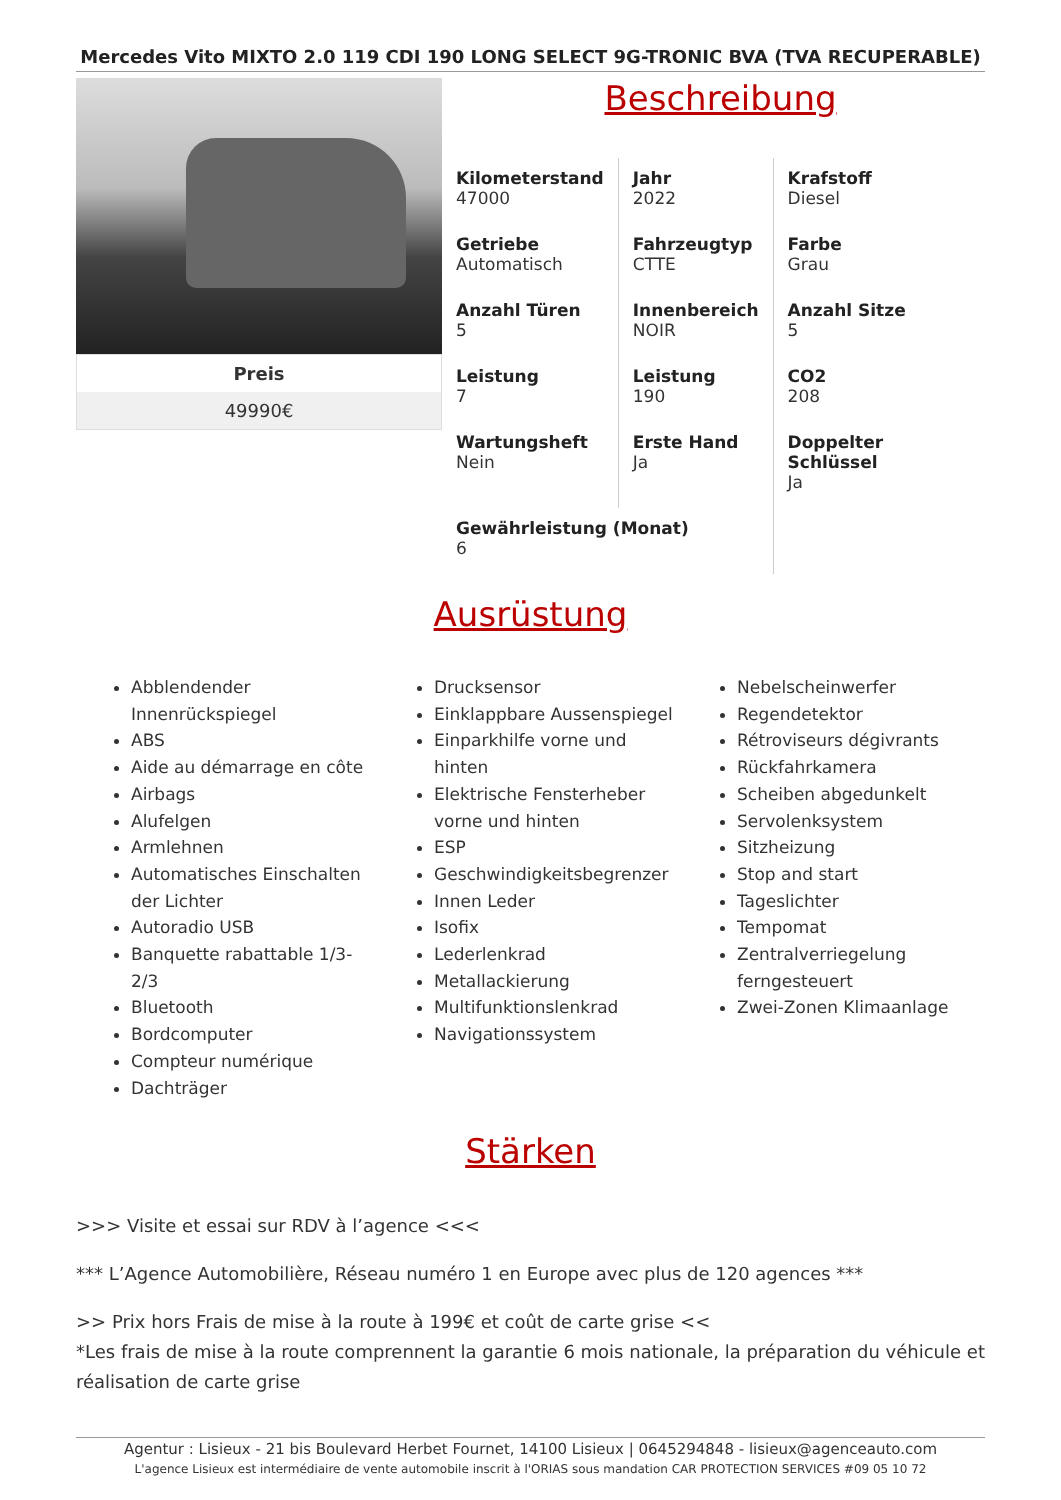Mercedes Vito MIXTO 2.0 119 CDI 190 LONG SELECT 9G-TRONIC BVA (TVA RECUPERABLE)
Preis
49990€
Beschreibung
| Kilometerstand 47000 | Jahr 2022 | Krafstoff Diesel |
| Getriebe Automatisch | Fahrzeugtyp CTTE | Farbe Grau |
| Anzahl Türen 5 | Innenbereich NOIR | Anzahl Sitze 5 |
| Leistung 7 | Leistung 190 | CO2 208 |
| Wartungsheft Nein | Erste Hand Ja | Doppelter Schlüssel Ja |
| Gewährleistung (Monat) 6 | | |
Ausrüstung
Abblendender Innenrückspiegel
ABS
Aide au démarrage en côte
Airbags
Alufelgen
Armlehnen
Automatisches Einschalten der Lichter
Autoradio USB
Banquette rabattable 1/3-2/3
Bluetooth
Bordcomputer
Compteur numérique
Dachträger
Drucksensor
Einklappbare Aussenspiegel
Einparkhilfe vorne und hinten
Elektrische Fensterheber vorne und hinten
ESP
Geschwindigkeitsbegrenzer
Innen Leder
Isofix
Lederlenkrad
Metallackierung
Multifunktionslenkrad
Navigationssystem
Nebelscheinwerfer
Regendetektor
Rétroviseurs dégivrants
Rückfahrkamera
Scheiben abgedunkelt
Servolenksystem
Sitzheizung
Stop and start
Tageslichter
Tempomat
Zentralverriegelung ferngesteuert
Zwei-Zonen Klimaanlage
Stärken
>>> Visite et essai sur RDV à l’agence <<<
*** L’Agence Automobilière, Réseau numéro 1 en Europe avec plus de 120 agences ***
>> Prix hors Frais de mise à la route à 199€ et coût de carte grise <<
*Les frais de mise à la route comprennent la garantie 6 mois nationale, la préparation du véhicule et réalisation de carte grise
Agentur : Lisieux - 21 bis Boulevard Herbet Fournet, 14100 Lisieux | 0645294848 - lisieux@agenceauto.com
L'agence Lisieux est intermédiaire de vente automobile inscrit à l'ORIAS sous mandation CAR PROTECTION SERVICES #09 05 10 72